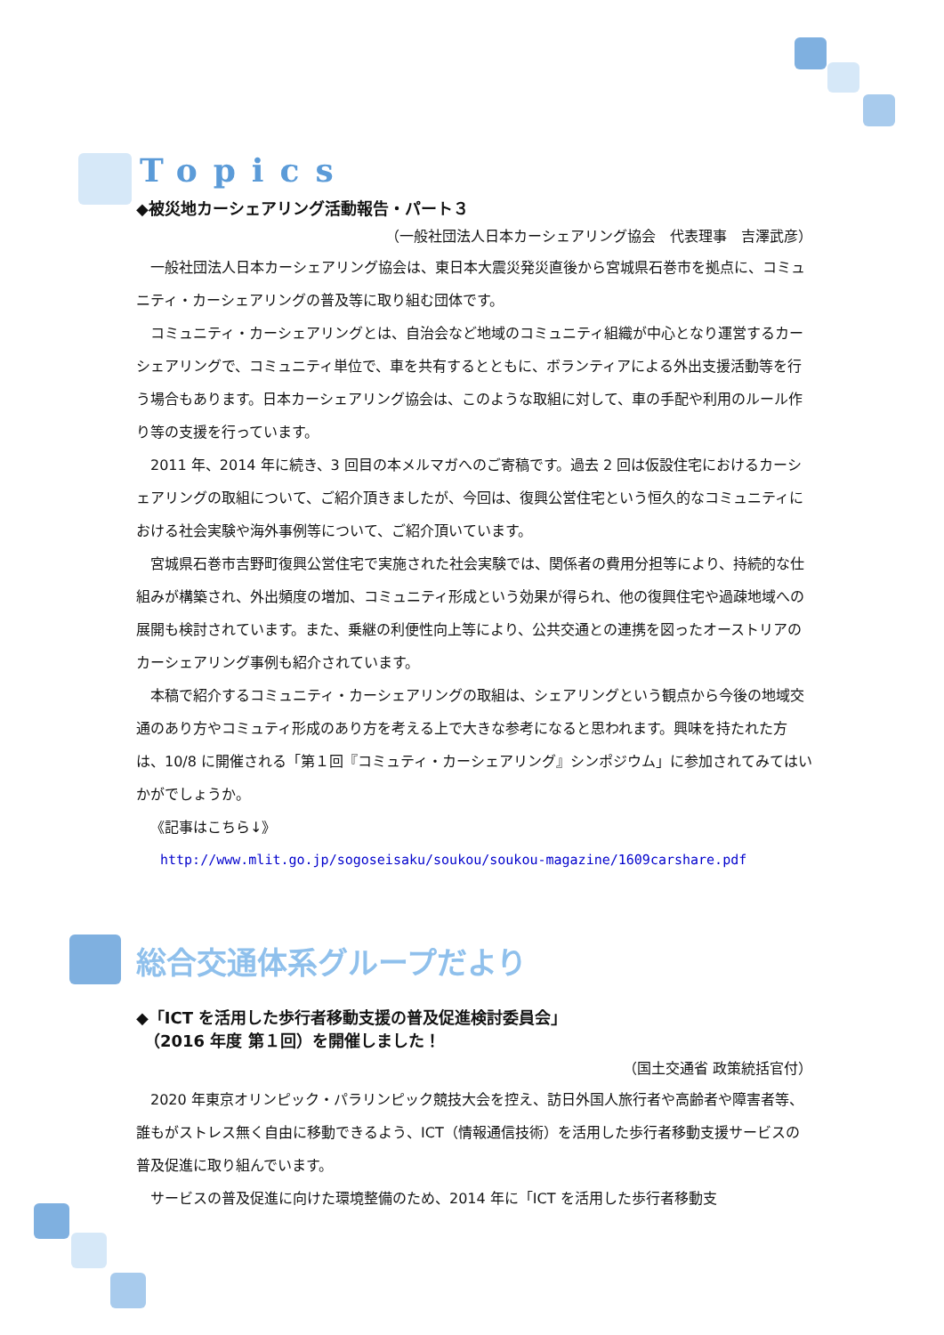Topics
◆被災地カーシェアリング活動報告・パート３
（一般社団法人日本カーシェアリング協会　代表理事　吉澤武彦）
一般社団法人日本カーシェアリング協会は、東日本大震災発災直後から宮城県石巻市を拠点に、コミュニティ・カーシェアリングの普及等に取り組む団体です。
コミュニティ・カーシェアリングとは、自治会など地域のコミュニティ組織が中心となり運営するカーシェアリングで、コミュニティ単位で、車を共有するとともに、ボランティアによる外出支援活動等を行う場合もあります。日本カーシェアリング協会は、このような取組に対して、車の手配や利用のルール作り等の支援を行っています。
2011 年、2014 年に続き、3 回目の本メルマガへのご寄稿です。過去 2 回は仮設住宅におけるカーシェアリングの取組について、ご紹介頂きましたが、今回は、復興公営住宅という恒久的なコミュニティにおける社会実験や海外事例等について、ご紹介頂いています。
宮城県石巻市吉野町復興公営住宅で実施された社会実験では、関係者の費用分担等により、持続的な仕組みが構築され、外出頻度の増加、コミュニティ形成という効果が得られ、他の復興住宅や過疎地域への展開も検討されています。また、乗継の利便性向上等により、公共交通との連携を図ったオーストリアのカーシェアリング事例も紹介されています。
本稿で紹介するコミュニティ・カーシェアリングの取組は、シェアリングという観点から今後の地域交通のあり方やコミュティ形成のあり方を考える上で大きな参考になると思われます。興味を持たれた方は、10/8 に開催される「第１回『コミュティ・カーシェアリング』シンポジウム」に参加されてみてはいかがでしょうか。
《記事はこちら↓》
http://www.mlit.go.jp/sogoseisaku/soukou/soukou-magazine/1609carshare.pdf
総合交通体系グループだより
◆「ICT を活用した歩行者移動支援の普及促進検討委員会」
　（2016 年度 第１回）を開催しました！
（国土交通省 政策統括官付）
2020 年東京オリンピック・パラリンピック競技大会を控え、訪日外国人旅行者や高齢者や障害者等、誰もがストレス無く自由に移動できるよう、ICT（情報通信技術）を活用した歩行者移動支援サービスの普及促進に取り組んでいます。
サービスの普及促進に向けた環境整備のため、2014 年に「ICT を活用した歩行者移動支